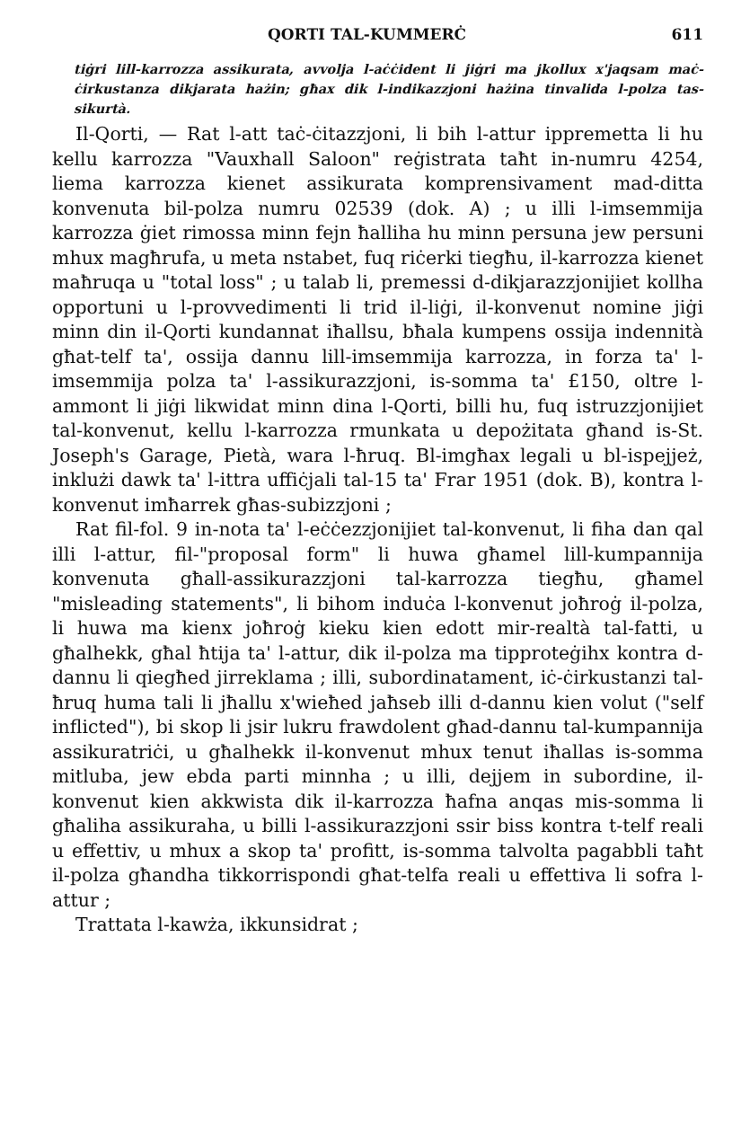QORTI TAL-KUMMERĊ 611
tiġri lill-karrozza assikurata, avvolja l-aċċident li jiġri ma jkollux x'jaqsam maċ-ċirkustanza dikjarata hażin; għax dik l-indikazzjoni hażina tinvalida l-polza tas-sikurtà.
Il-Qorti, — Rat l-att taċ-ċitazzjoni, li bih l-attur ippremetta li hu kellu karrozza "Vauxhall Saloon" reġistrata taħt in-numru 4254, liema karrozza kienet assikurata komprensivament mad-ditta konvenuta bil-polza numru 02539 (dok. A) ; u illi l-imsemmija karrozza ġiet rimossa minn fejn ħalliha hu minn persuna jew persuni mhux magħrufa, u meta nstabet, fuq riċerki tiegħu, il-karrozza kienet maħruqa u "total loss" ; u talab li, premessi d-dikjarazzjonijiet kollha opportuni u l-provvedimenti li trid il-liġi, il-konvenut nomine jiġi minn din il-Qorti kundannat iħallsu, bħala kumpens ossija indennità għat-telf ta', ossija dannu lill-imsemmija karrozza, in forza ta' l-imsemmija polza ta' l-assikurazzjoni, is-somma ta' £150, oltre l-ammont li jiġi likwidat minn dina l-Qorti, billi hu, fuq istruzzjonijiet tal-konvenut, kellu l-karrozza rmunkata u depożitata għand is-St. Joseph's Garage, Pietà, wara l-ħruq. Bl-imgħax legali u bl-ispejjeż, inklużi dawk ta' l-ittra uffiċjali tal-15 ta' Frar 1951 (dok. B), kontra l-konvenut imħarrek għas-subizzjoni ;
Rat fil-fol. 9 in-nota ta' l-eċċezzjonijiet tal-konvenut, li fiha dan qal illi l-attur, fil-"proposal form" li huwa għamel lill-kumpannija konvenuta għall-assikurazzjoni tal-karrozza tiegħu, għamel "misleading statements", li bihom induċa l-konvenut joħroġ il-polza, li huwa ma kienx joħroġ kieku kien edott mir-realtà tal-fatti, u għalhekk, għal ħtija ta' l-attur, dik il-polza ma tipproteġihx kontra d-dannu li qiegħed jirreklama ; illi, subordinatament, iċ-ċirkustanzi tal-ħruq huma tali li jħallu x'wieħed jaħseb illi d-dannu kien volut ("self inflicted"), bi skop li jsir lukru frawdolent għad-dannu tal-kumpannija assikuratriċi, u għalhekk il-konvenut mhux tenut iħallas is-somma mitluba, jew ebda parti minnha ; u illi, dejjem in subordine, il-konvenut kien akkwista dik il-karrozza ħafna anqas mis-somma li għaliha assikuraha, u billi l-assikurazzjoni ssir biss kontra t-telf reali u effettiv, u mhux a skop ta' profitt, is-somma talvolta pagabbli taħt il-polza għandha tikkorrispondi għat-telfa reali u effettiva li sofra l-attur ;
Trattata l-kawża, ikkunsidrat ;